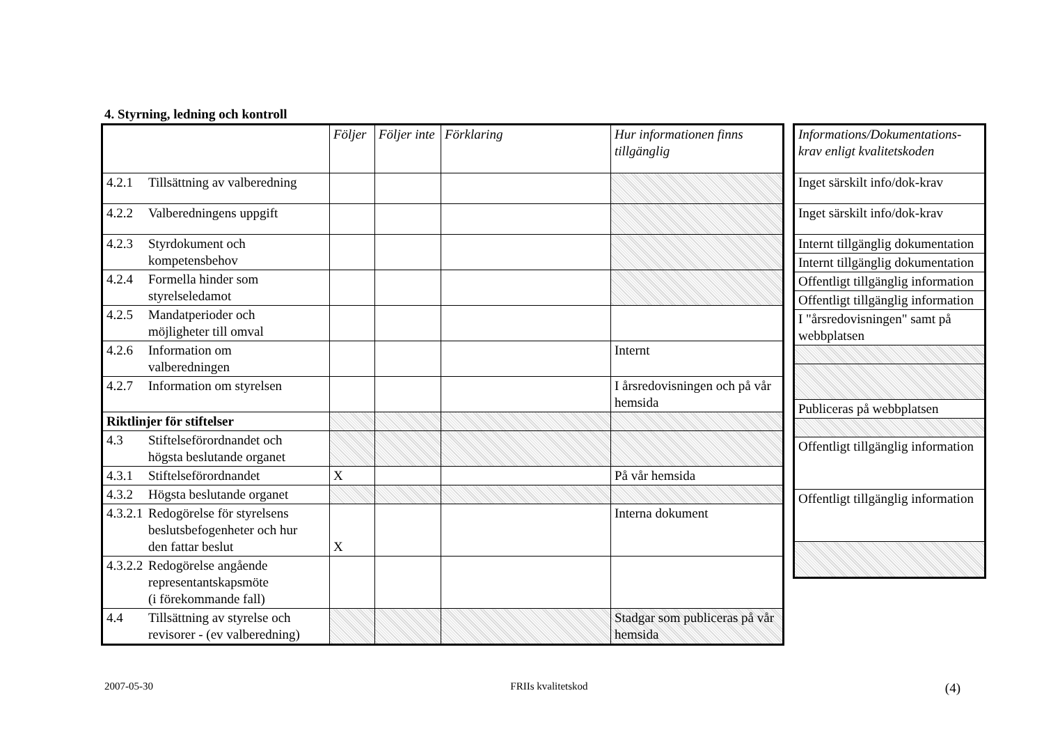4. Styrning, ledning och kontroll
| | Följer | Följer inte | Förklaring | Hur informationen finns tillgänglig |
| --- | --- | --- | --- | --- |
| 4.2.1 Tillsättning av valberedning | | | | |
| 4.2.2 Valberedningens uppgift | | | | |
| 4.2.3 Styrdokument och kompetensbehov | | | | |
| 4.2.4 Formella hinder som styrelseledamot | | | | |
| 4.2.5 Mandatperioder och möjligheter till omval | | | | |
| 4.2.6 Information om valberedningen | | | | Internt |
| 4.2.7 Information om styrelsen | | | | I årsredovisningen och på vår hemsida |
| Riktlinjer för stiftelser | | | | |
| 4.3 Stiftelseförordnandet och högsta beslutande organet | | | | |
| 4.3.1 Stiftelseförordnandet | X | | | På vår hemsida |
| 4.3.2 Högsta beslutande organet | | | | |
| 4.3.2.1 Redogörelse för styrelsens beslutsbefogenheter och hur den fattar beslut | X | | | Interna dokument |
| 4.3.2.2 Redogörelse angående representantskapsmöte (i förekommande fall) | | | | |
| 4.4 Tillsättning av styrelse och revisorer - (ev valberedning) | | | | Stadgar som publiceras på vår hemsida |
| Informations/Dokumentations-krav enligt kvalitetskoden |
| --- |
| Inget särskilt info/dok-krav |
| Inget särskilt info/dok-krav |
| Internt tillgänglig dokumentation |
| Internt tillgänglig dokumentation |
| Offentligt tillgänglig information |
| Offentligt tillgänglig information |
| I "årsredovisningen" samt på webbplatsen |
| Publiceras på webbplatsen |
| Offentligt tillgänglig information |
| Offentligt tillgänglig information |
2007-05-30 FRIIs kvalitetskod (4)